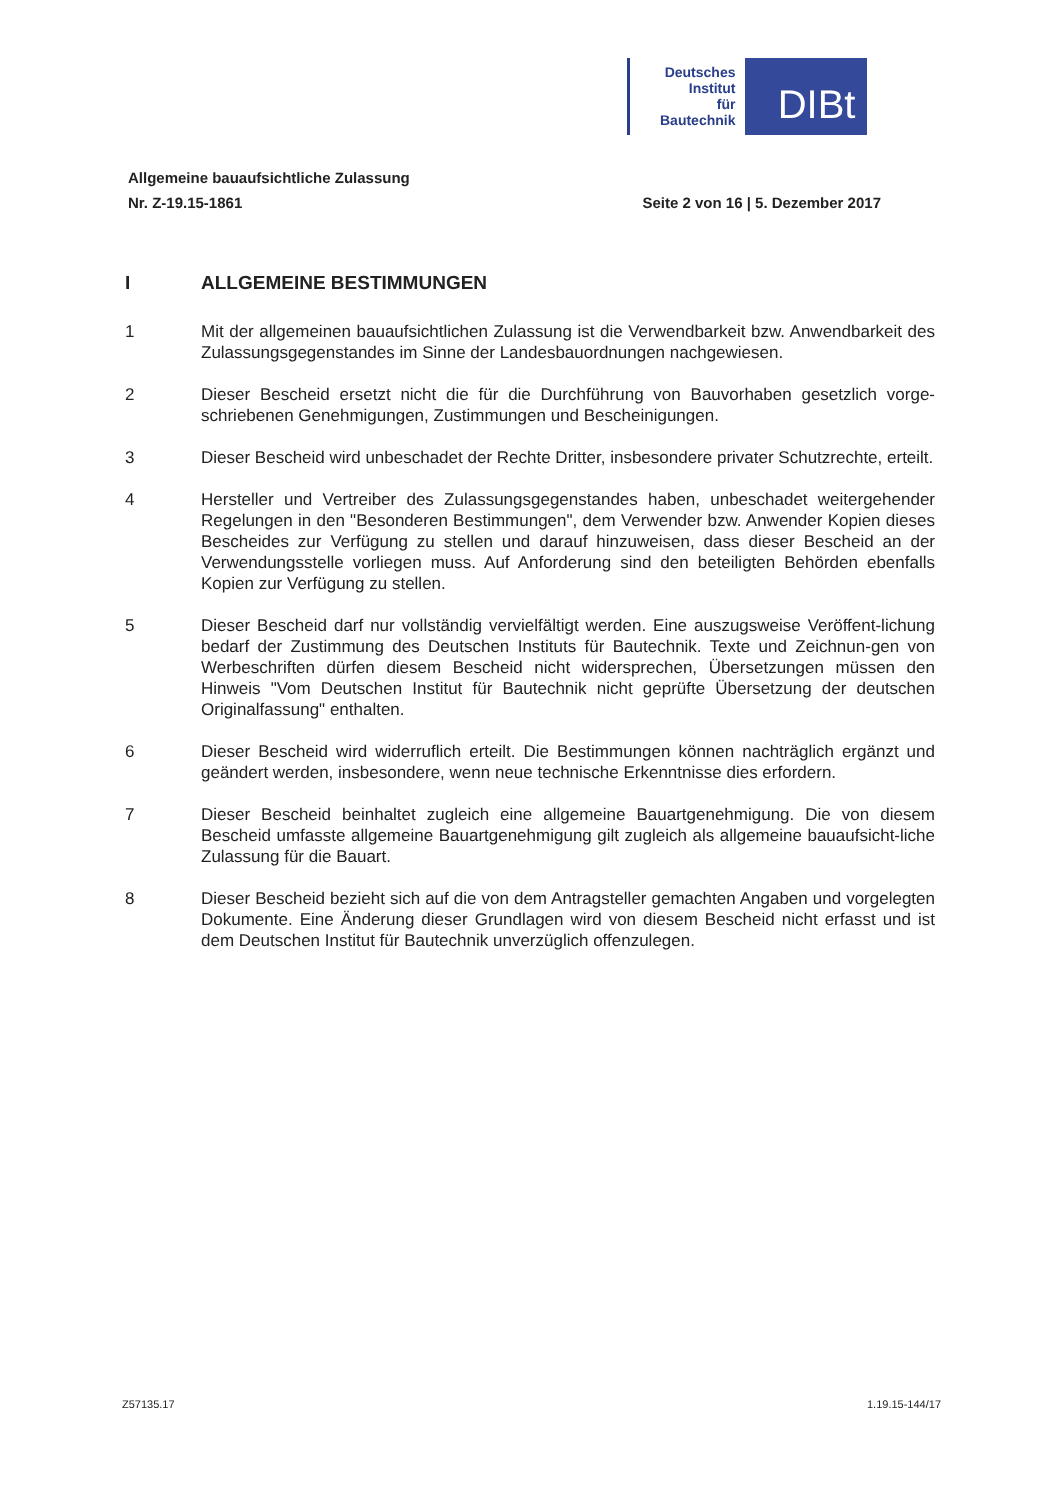Deutsches
Institut
für
Bautechnik
DIBt
Allgemeine bauaufsichtliche Zulassung
Nr. Z-19.15-1861 Seite 2 von 16 | 5. Dezember 2017
I ALLGEMEINE BESTIMMUNGEN
1 Mit der allgemeinen bauaufsichtlichen Zulassung ist die Verwendbarkeit bzw. Anwendbarkeit des Zulassungsgegenstandes im Sinne der Landesbauordnungen nachgewiesen.
2 Dieser Bescheid ersetzt nicht die für die Durchführung von Bauvorhaben gesetzlich vorge-schriebenen Genehmigungen, Zustimmungen und Bescheinigungen.
3 Dieser Bescheid wird unbeschadet der Rechte Dritter, insbesondere privater Schutzrechte, erteilt.
4 Hersteller und Vertreiber des Zulassungsgegenstandes haben, unbeschadet weitergehender Regelungen in den "Besonderen Bestimmungen", dem Verwender bzw. Anwender Kopien dieses Bescheides zur Verfügung zu stellen und darauf hinzuweisen, dass dieser Bescheid an der Verwendungsstelle vorliegen muss. Auf Anforderung sind den beteiligten Behörden ebenfalls Kopien zur Verfügung zu stellen.
5 Dieser Bescheid darf nur vollständig vervielfältigt werden. Eine auszugsweise Veröffent-lichung bedarf der Zustimmung des Deutschen Instituts für Bautechnik. Texte und Zeichnun-gen von Werbeschriften dürfen diesem Bescheid nicht widersprechen, Übersetzungen müssen den Hinweis "Vom Deutschen Institut für Bautechnik nicht geprüfte Übersetzung der deutschen Originalfassung" enthalten.
6 Dieser Bescheid wird widerruflich erteilt. Die Bestimmungen können nachträglich ergänzt und geändert werden, insbesondere, wenn neue technische Erkenntnisse dies erfordern.
7 Dieser Bescheid beinhaltet zugleich eine allgemeine Bauartgenehmigung. Die von diesem Bescheid umfasste allgemeine Bauartgenehmigung gilt zugleich als allgemeine bauaufsicht-liche Zulassung für die Bauart.
8 Dieser Bescheid bezieht sich auf die von dem Antragsteller gemachten Angaben und vorgelegten Dokumente. Eine Änderung dieser Grundlagen wird von diesem Bescheid nicht erfasst und ist dem Deutschen Institut für Bautechnik unverzüglich offenzulegen.
Z57135.17 1.19.15-144/17